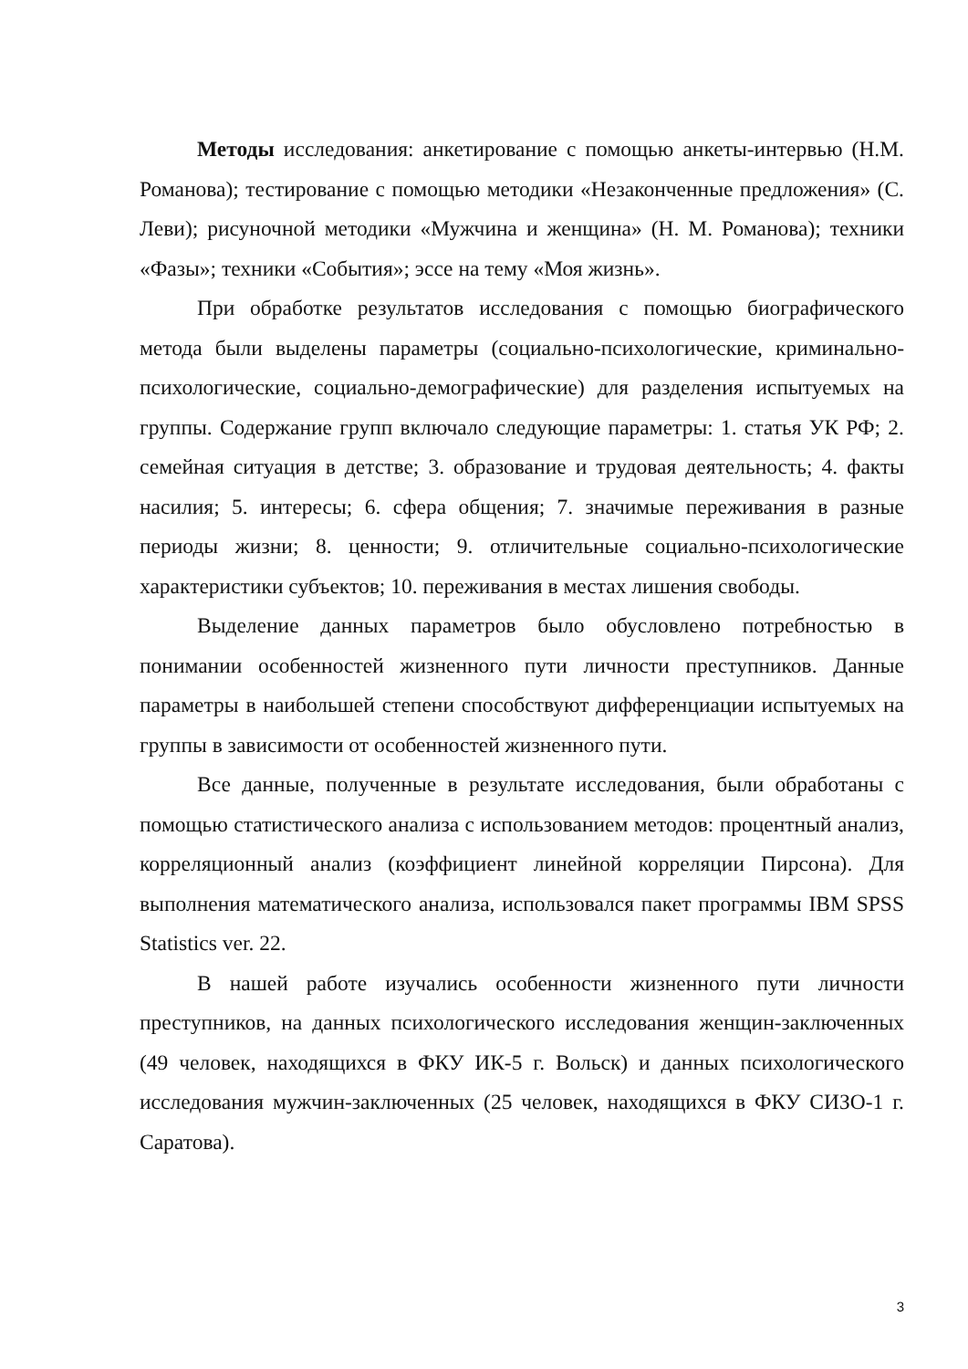Методы исследования: анкетирование с помощью анкеты-интервью (Н.М. Романова); тестирование с помощью методики «Незаконченные предложения» (С. Леви); рисуночной методики «Мужчина и женщина» (Н. М. Романова); техники «Фазы»; техники «События»; эссе на тему «Моя жизнь».
При обработке результатов исследования с помощью биографического метода были выделены параметры (социально-психологические, криминально-психологические, социально-демографические) для разделения испытуемых на группы. Содержание групп включало следующие параметры: 1. статья УК РФ; 2. семейная ситуация в детстве; 3. образование и трудовая деятельность; 4. факты насилия; 5. интересы; 6. сфера общения; 7. значимые переживания в разные периоды жизни; 8. ценности; 9. отличительные социально-психологические характеристики субъектов; 10. переживания в местах лишения свободы.
Выделение данных параметров было обусловлено потребностью в понимании особенностей жизненного пути личности преступников. Данные параметры в наибольшей степени способствуют дифференциации испытуемых на группы в зависимости от особенностей жизненного пути.
Все данные, полученные в результате исследования, были обработаны с помощью статистического анализа с использованием методов: процентный анализ, корреляционный анализ (коэффициент линейной корреляции Пирсона). Для выполнения математического анализа, использовался пакет программы IBM SPSS Statistics ver. 22.
В нашей работе изучались особенности жизненного пути личности преступников, на данных психологического исследования женщин-заключенных (49 человек, находящихся в ФКУ ИК-5 г. Вольск) и данных психологического исследования мужчин-заключенных (25 человек, находящихся в ФКУ СИЗО-1 г. Саратова).
3